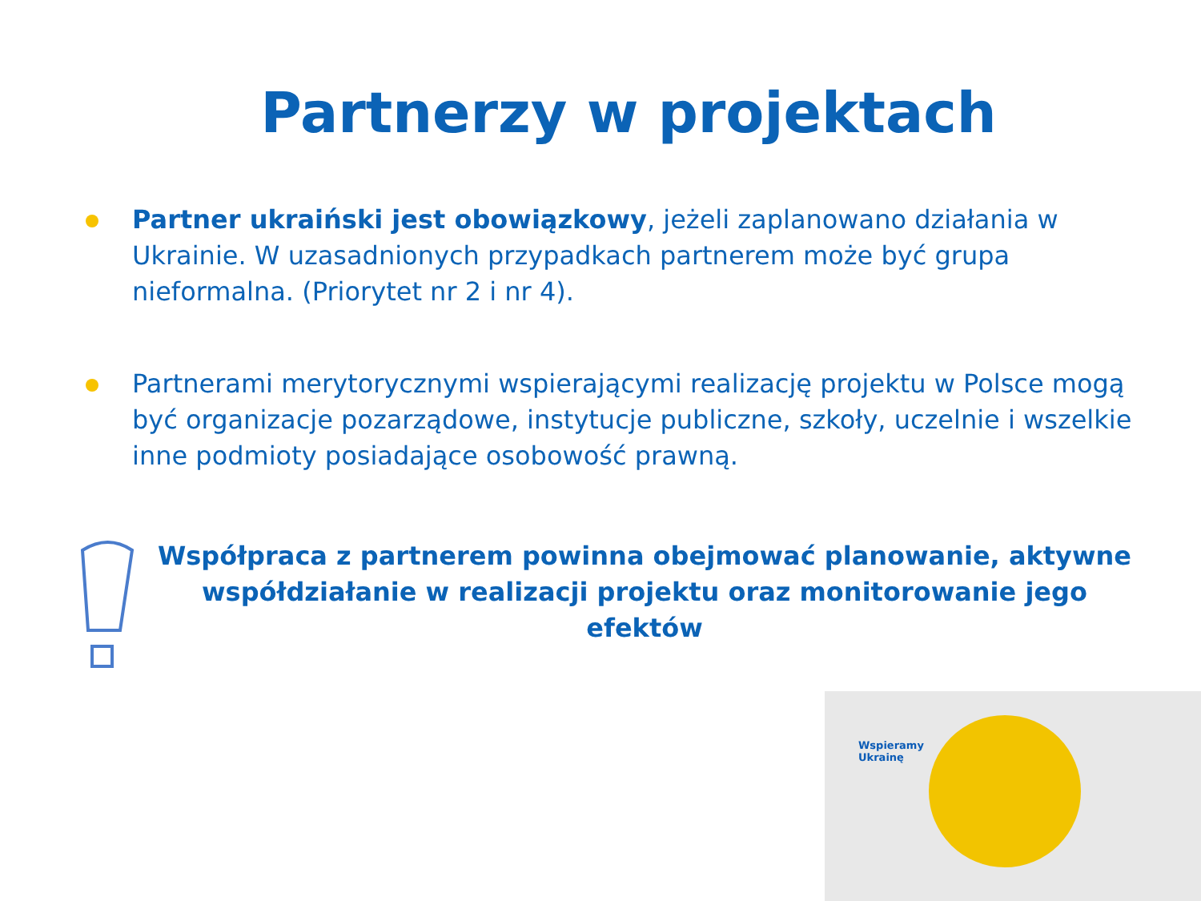Partnerzy w projektach
Partner ukraiński jest obowiązkowy, jeżeli zaplanowano działania w Ukrainie. W uzasadnionych przypadkach partnerem może być grupa nieformalna. (Priorytet nr 2 i nr 4).
Partnerami merytorycznymi wspierającymi realizację projektu w Polsce mogą być organizacje pozarządowe, instytucje publiczne, szkoły, uczelnie i wszelkie inne podmioty posiadające osobowość prawną.
Współpraca z partnerem powinna obejmować planowanie, aktywne współdziałanie w realizacji projektu oraz monitorowanie jego efektów
Wspieramy
Ukrainę